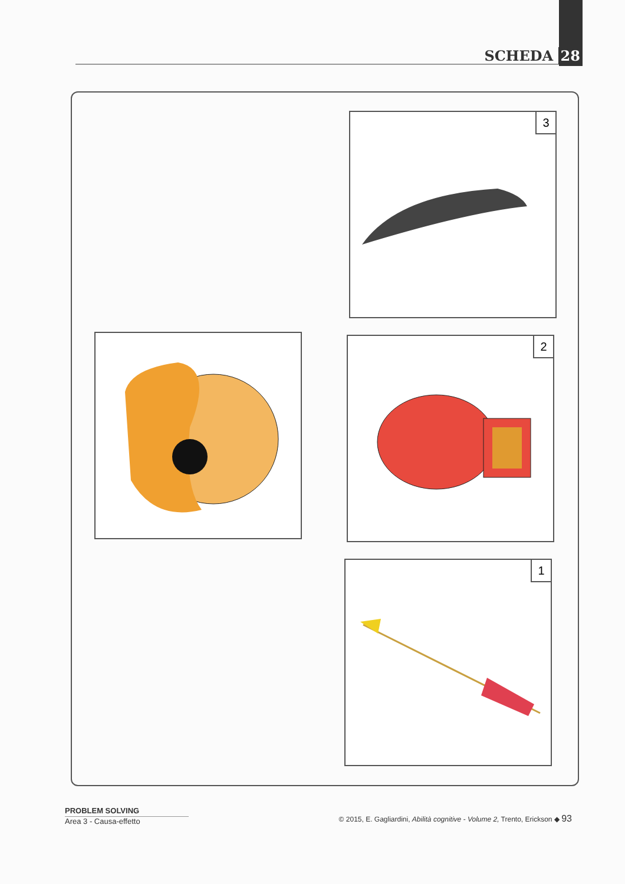SCHEDA 28
3
2
1
PROBLEM SOLVING
Area 3 - Causa-effetto
© 2015, E. Gagliardini, Abilità cognitive - Volume 2, Trento, Erickson ◆ 93